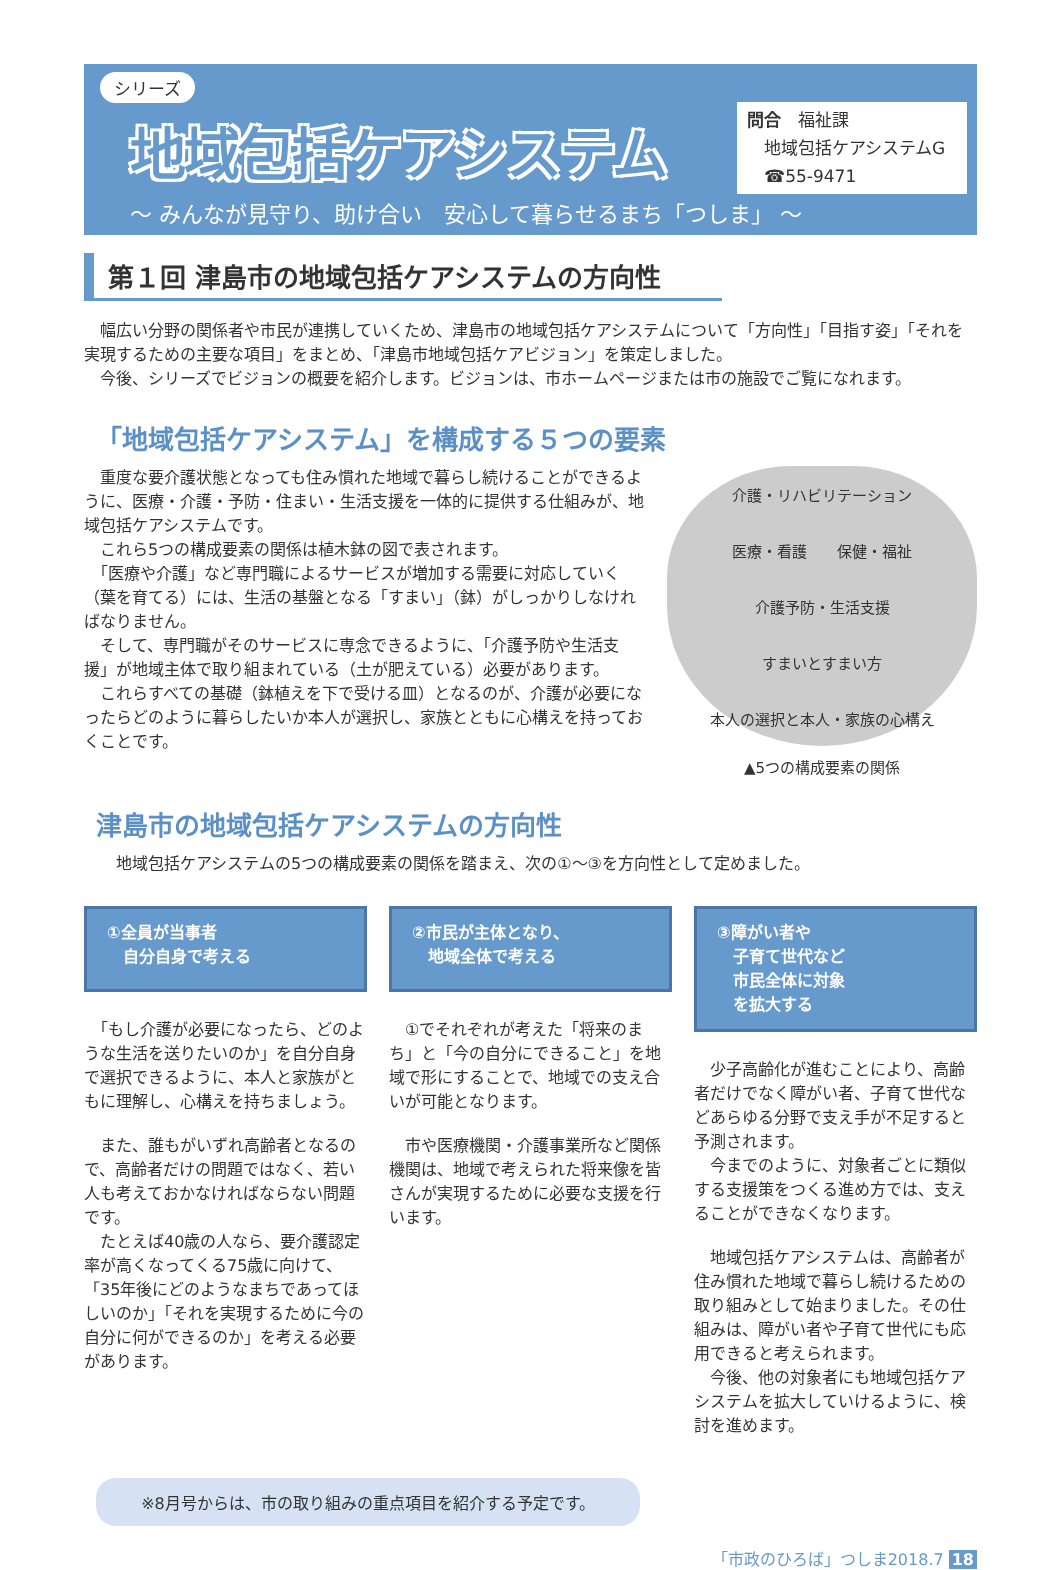シリーズ
地域包括ケアシステム
～ みんなが見守り、助け合い　安心して暮らせるまち「つしま」 ～
問合　福祉課
　地域包括ケアシステムG
　☎55-9471
第１回 津島市の地域包括ケアシステムの方向性
　幅広い分野の関係者や市民が連携していくため、津島市の地域包括ケアシステムについて「方向性」「目指す姿」「それを実現するための主要な項目」をまとめ、「津島市地域包括ケアビジョン」を策定しました。
　今後、シリーズでビジョンの概要を紹介します。ビジョンは、市ホームページまたは市の施設でご覧になれます。
「地域包括ケアシステム」を構成する５つの要素
　重度な要介護状態となっても住み慣れた地域で暮らし続けることができるように、医療・介護・予防・住まい・生活支援を一体的に提供する仕組みが、地域包括ケアシステムです。
　これら5つの構成要素の関係は植木鉢の図で表されます。
　「医療や介護」など専門職によるサービスが増加する需要に対応していく（葉を育てる）には、生活の基盤となる「すまい」（鉢）がしっかりしなければなりません。
　そして、専門職がそのサービスに専念できるように、「介護予防や生活支援」が地域主体で取り組まれている（土が肥えている）必要があります。
　これらすべての基礎（鉢植えを下で受ける皿）となるのが、介護が必要になったらどのように暮らしたいか本人が選択し、家族とともに心構えを持っておくことです。
介護・リハビリテーション
医療・看護　　保健・福祉
介護予防・生活支援
すまいとすまい方
本人の選択と本人・家族の心構え
▲5つの構成要素の関係
津島市の地域包括ケアシステムの方向性
　　地域包括ケアシステムの5つの構成要素の関係を踏まえ、次の①～③を方向性として定めました。
①全員が当事者
　自分自身で考える
　「もし介護が必要になったら、どのような生活を送りたいのか」を自分自身で選択できるように、本人と家族がともに理解し、心構えを持ちましょう。
　また、誰もがいずれ高齢者となるので、高齢者だけの問題ではなく、若い人も考えておかなければならない問題です。
　たとえば40歳の人なら、要介護認定率が高くなってくる75歳に向けて、「35年後にどのようなまちであってほしいのか」「それを実現するために今の自分に何ができるのか」を考える必要があります。
②市民が主体となり、
　地域全体で考える
　①でそれぞれが考えた「将来のまち」と「今の自分にできること」を地域で形にすることで、地域での支え合いが可能となります。
　市や医療機関・介護事業所など関係機関は、地域で考えられた将来像を皆さんが実現するために必要な支援を行います。
③障がい者や
　子育て世代など
　市民全体に対象
　を拡大する
　少子高齢化が進むことにより、高齢者だけでなく障がい者、子育て世代などあらゆる分野で支え手が不足すると予測されます。
　今までのように、対象者ごとに類似する支援策をつくる進め方では、支えることができなくなります。
　地域包括ケアシステムは、高齢者が住み慣れた地域で暮らし続けるための取り組みとして始まりました。その仕組みは、障がい者や子育て世代にも応用できると考えられます。
　今後、他の対象者にも地域包括ケアシステムを拡大していけるように、検討を進めます。
※8月号からは、市の取り組みの重点項目を紹介する予定です。
「市政のひろば」つしま2018.7 18